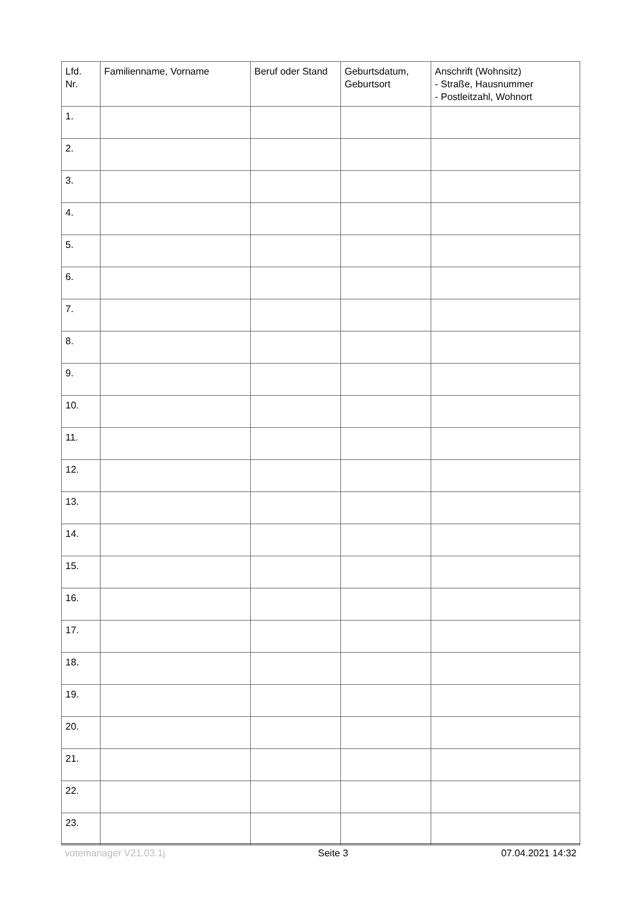| Lfd. Nr. | Familienname, Vorname | Beruf oder Stand | Geburtsdatum, Geburtsort | Anschrift (Wohnsitz) - Straße, Hausnummer - Postleitzahl, Wohnort |
| --- | --- | --- | --- | --- |
| 1. | | | | |
| 2. | | | | |
| 3. | | | | |
| 4. | | | | |
| 5. | | | | |
| 6. | | | | |
| 7. | | | | |
| 8. | | | | |
| 9. | | | | |
| 10. | | | | |
| 11. | | | | |
| 12. | | | | |
| 13. | | | | |
| 14. | | | | |
| 15. | | | | |
| 16. | | | | |
| 17. | | | | |
| 18. | | | | |
| 19. | | | | |
| 20. | | | | |
| 21. | | | | |
| 22. | | | | |
| 23. | | | | |
votemanager V21.03.1j Seite 3 07.04.2021 14:32